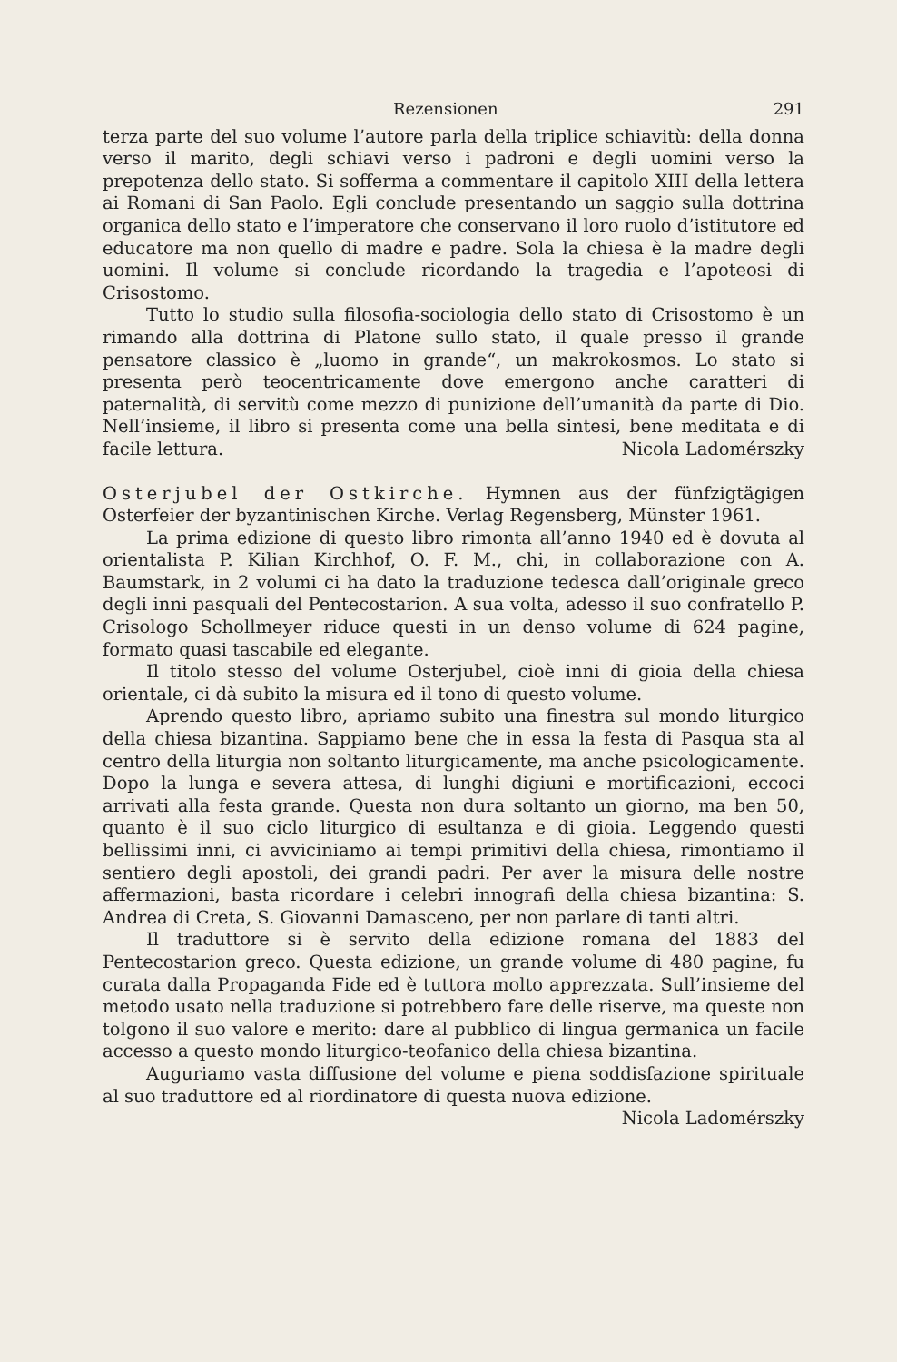Rezensionen 291
terza parte del suo volume l’autore parla della triplice schiavitù: della donna verso il marito, degli schiavi verso i padroni e degli uomini verso la prepotenza dello stato. Si sofferma a commentare il capitolo XIII della lettera ai Romani di San Paolo. Egli conclude presentando un saggio sulla dottrina organica dello stato e l’imperatore che conservano il loro ruolo d’istitutore ed educatore ma non quello di madre e padre. Sola la chiesa è la madre degli uomini. Il volume si conclude ricordando la tragedia e l’apoteosi di Crisostomo.
Tutto lo studio sulla filosofia-sociologia dello stato di Crisostomo è un rimando alla dottrina di Platone sullo stato, il quale presso il grande pensatore classico è „luomo in grande“, un makrokosmos. Lo stato si presenta però teocentricamente dove emergono anche caratteri di paternalità, di servitù come mezzo di punizione dell’umanità da parte di Dio. Nell’insieme, il libro si presenta come una bella sintesi, bene meditata e di facile lettura. Nicola Ladomérszky
Osterjubel der Ostkirche. Hymnen aus der fünfzigtägigen Osterfeier der byzantinischen Kirche. Verlag Regensberg, Münster 1961.
La prima edizione di questo libro rimonta all’anno 1940 ed è dovuta al orientalista P. Kilian Kirchhof, O. F. M., chi, in collaborazione con A. Baumstark, in 2 volumi ci ha dato la traduzione tedesca dall’originale greco degli inni pasquali del Pentecostarion. A sua volta, adesso il suo confratello P. Crisologo Schollmeyer riduce questi in un denso volume di 624 pagine, formato quasi tascabile ed elegante.
Il titolo stesso del volume Osterjubel, cioè inni di gioia della chiesa orientale, ci dà subito la misura ed il tono di questo volume.
Aprendo questo libro, apriamo subito una finestra sul mondo liturgico della chiesa bizantina. Sappiamo bene che in essa la festa di Pasqua sta al centro della liturgia non soltanto liturgicamente, ma anche psicologicamente. Dopo la lunga e severa attesa, di lunghi digiuni e mortificazioni, eccoci arrivati alla festa grande. Questa non dura soltanto un giorno, ma ben 50, quanto è il suo ciclo liturgico di esultanza e di gioia. Leggendo questi bellissimi inni, ci avviciniamo ai tempi primitivi della chiesa, rimontiamo il sentiero degli apostoli, dei grandi padri. Per aver la misura delle nostre affermazioni, basta ricordare i celebri innografi della chiesa bizantina: S. Andrea di Creta, S. Giovanni Damasceno, per non parlare di tanti altri.
Il traduttore si è servito della edizione romana del 1883 del Pentecostarion greco. Questa edizione, un grande volume di 480 pagine, fu curata dalla Propaganda Fide ed è tuttora molto apprezzata. Sull’insieme del metodo usato nella traduzione si potrebbero fare delle riserve, ma queste non tolgono il suo valore e merito: dare al pubblico di lingua germanica un facile accesso a questo mondo liturgico-teofanico della chiesa bizantina.
Auguriamo vasta diffusione del volume e piena soddisfazione spirituale al suo traduttore ed al riordinatore di questa nuova edizione.
Nicola Ladomérszky